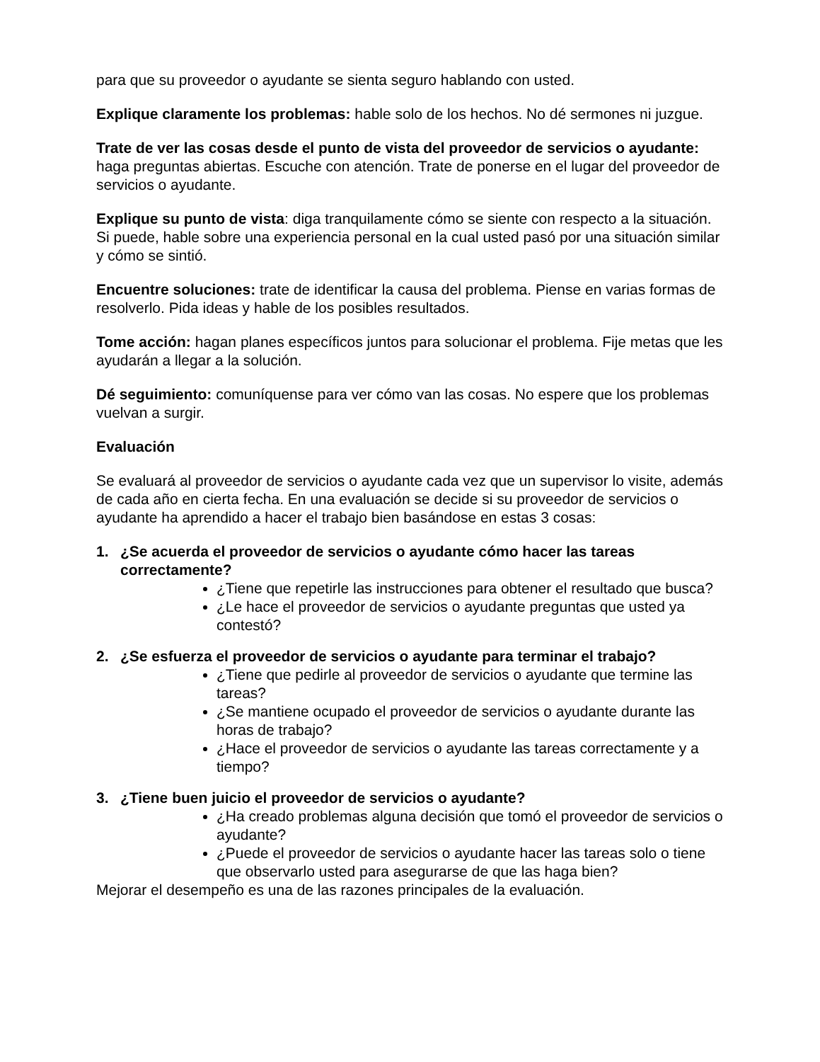para que su proveedor o ayudante se sienta seguro hablando con usted.
Explique claramente los problemas: hable solo de los hechos. No dé sermones ni juzgue.
Trate de ver las cosas desde el punto de vista del proveedor de servicios o ayudante: haga preguntas abiertas. Escuche con atención. Trate de ponerse en el lugar del proveedor de servicios o ayudante.
Explique su punto de vista: diga tranquilamente cómo se siente con respecto a la situación. Si puede, hable sobre una experiencia personal en la cual usted pasó por una situación similar y cómo se sintió.
Encuentre soluciones: trate de identificar la causa del problema. Piense en varias formas de resolverlo. Pida ideas y hable de los posibles resultados.
Tome acción: hagan planes específicos juntos para solucionar el problema. Fije metas que les ayudarán a llegar a la solución.
Dé seguimiento: comuníquense para ver cómo van las cosas. No espere que los problemas vuelvan a surgir.
Evaluación
Se evaluará al proveedor de servicios o ayudante cada vez que un supervisor lo visite, además de cada año en cierta fecha. En una evaluación se decide si su proveedor de servicios o ayudante ha aprendido a hacer el trabajo bien basándose en estas 3 cosas:
1. ¿Se acuerda el proveedor de servicios o ayudante cómo hacer las tareas correctamente?
¿Tiene que repetirle las instrucciones para obtener el resultado que busca?
¿Le hace el proveedor de servicios o ayudante preguntas que usted ya contestó?
2. ¿Se esfuerza el proveedor de servicios o ayudante para terminar el trabajo?
¿Tiene que pedirle al proveedor de servicios o ayudante que termine las tareas?
¿Se mantiene ocupado el proveedor de servicios o ayudante durante las horas de trabajo?
¿Hace el proveedor de servicios o ayudante las tareas correctamente y a tiempo?
3. ¿Tiene buen juicio el proveedor de servicios o ayudante?
¿Ha creado problemas alguna decisión que tomó el proveedor de servicios o ayudante?
¿Puede el proveedor de servicios o ayudante hacer las tareas solo o tiene que observarlo usted para asegurarse de que las haga bien?
Mejorar el desempeño es una de las razones principales de la evaluación.